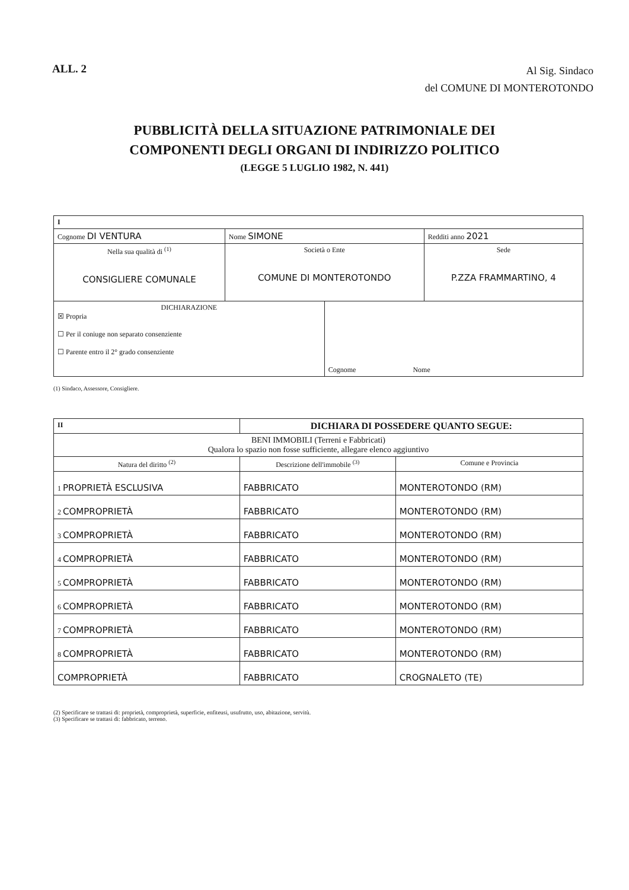ALL. 2
Al Sig. Sindaco
del COMUNE DI MONTEROTONDO
PUBBLICITÀ DELLA SITUAZIONE PATRIMONIALE DEI
COMPONENTI DEGLI ORGANI DI INDIRIZZO POLITICO
(LEGGE 5 LUGLIO 1982, N. 441)
| I | | | | |
| Cognome DI VENTURA | | Nome SIMONE | | Redditi anno 2021 |
| Nella sua qualità di <sup>(1)</sup> CONSIGLIERE COMUNALE | Società o Ente COMUNE DI MONTEROTONDO | | | Sede P.ZZA FRAMMARTINO, 4 |
| DICHIARAZIONE ☒ Propria ☐ Per il coniuge non separato consenziente ☐ Parente entro il 2° grado consenziente | | | Cognome Nome | |
(1) Sindaco, Assessore, Consigliere.
| II | DICHIARA DI POSSEDERE QUANTO SEGUE: | |
| BENI IMMOBILI (Terreni e Fabbricati) Qualora lo spazio non fosse sufficiente, allegare elenco aggiuntivo | | |
| Natura del diritto <sup>(2)</sup> | Descrizione dell'immobile <sup>(3)</sup> | Comune e Provincia |
| 1 PROPRIETÀ ESCLUSIVA | FABBRICATO | MONTEROTONDO (RM) |
| 2 COMPROPRIETÀ | FABBRICATO | MONTEROTONDO (RM) |
| 3 COMPROPRIETÀ | FABBRICATO | MONTEROTONDO (RM) |
| 4 COMPROPRIETÀ | FABBRICATO | MONTEROTONDO (RM) |
| 5 COMPROPRIETÀ | FABBRICATO | MONTEROTONDO (RM) |
| 6 COMPROPRIETÀ | FABBRICATO | MONTEROTONDO (RM) |
| 7 COMPROPRIETÀ | FABBRICATO | MONTEROTONDO (RM) |
| 8 COMPROPRIETÀ | FABBRICATO | MONTEROTONDO (RM) |
| COMPROPRIETÀ | FABBRICATO | CROGNALETO (TE) |
(2) Specificare se trattasi di: proprietà, comproprietà, superficie, enfiteusi, usufrutto, uso, abitazione, servitù.
(3) Specificare se trattasi di: fabbricato, terreno.